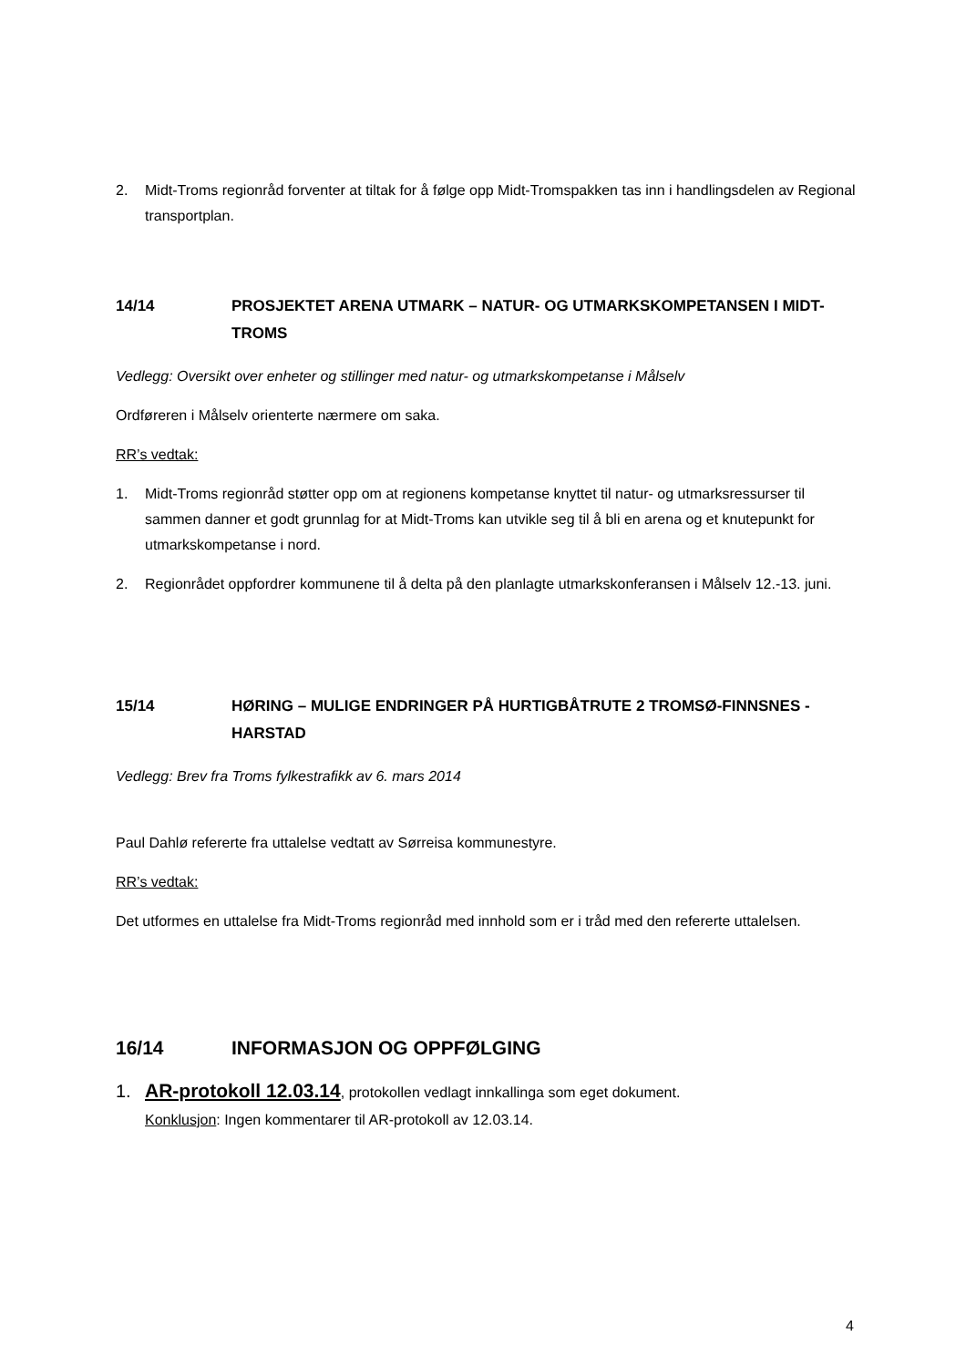2. Midt-Troms regionråd forventer at tiltak for å følge opp Midt-Tromspakken tas inn i handlingsdelen av Regional transportplan.
14/14 PROSJEKTET ARENA UTMARK – NATUR- OG UTMARKSKOMPETANSEN I MIDT-TROMS
Vedlegg: Oversikt over enheter og stillinger med natur- og utmarkskompetanse i Målselv
Ordføreren i Målselv orienterte nærmere om saka.
RR’s vedtak:
1. Midt-Troms regionråd støtter opp om at regionens kompetanse knyttet til natur- og utmarksressurser til sammen danner et godt grunnlag for at Midt-Troms kan utvikle seg til å bli en arena og et knutepunkt for utmarkskompetanse i nord.
2. Regionrådet oppfordrer kommunene til å delta på den planlagte utmarkskonferansen i Målselv 12.-13. juni.
15/14 HØRING – MULIGE ENDRINGER PÅ HURTIGBÅTRUTE 2 TROMSØ-FINNSNES - HARSTAD
Vedlegg: Brev fra Troms fylkestrafikk av 6. mars 2014
Paul Dahlø refererte fra uttalelse vedtatt av Sørreisa kommunestyre.
RR’s vedtak:
Det utformes en uttalelse fra Midt-Troms regionråd med innhold som er i tråd med den refererte uttalelsen.
16/14 INFORMASJON OG OPPFØLGING
1. AR-protokoll 12.03.14, protokollen vedlagt innkallinga som eget dokument.
Konklusjon: Ingen kommentarer til AR-protokoll av 12.03.14.
4